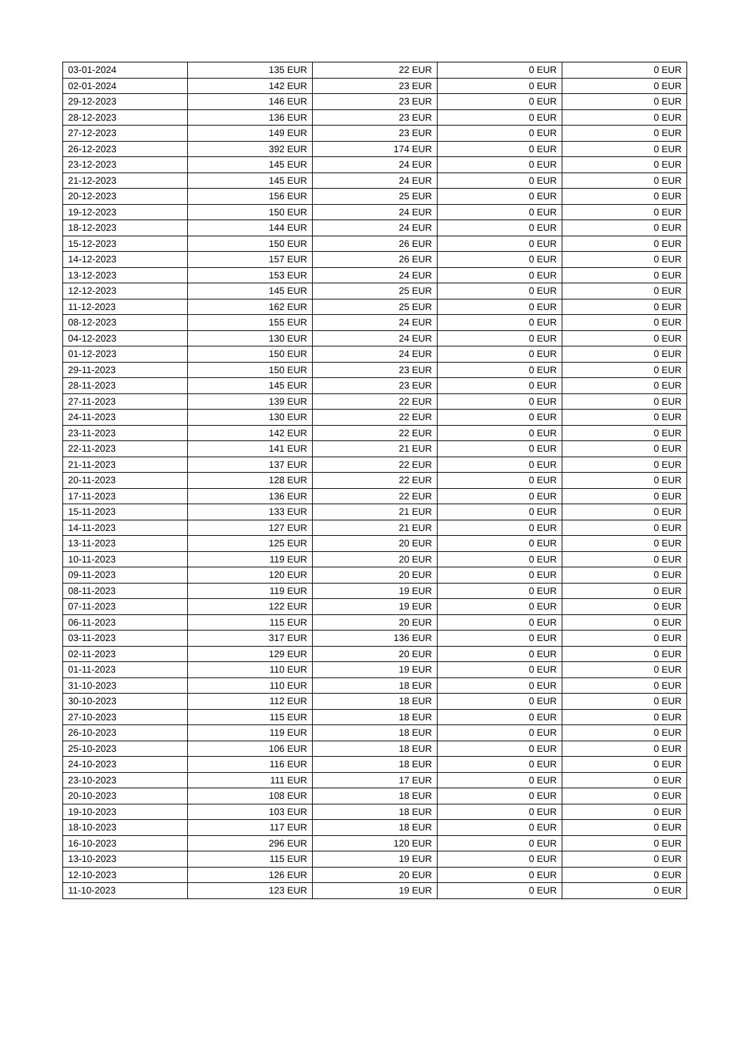| 03-01-2024 | 135 EUR | 22 EUR | 0 EUR | 0 EUR |
| 02-01-2024 | 142 EUR | 23 EUR | 0 EUR | 0 EUR |
| 29-12-2023 | 146 EUR | 23 EUR | 0 EUR | 0 EUR |
| 28-12-2023 | 136 EUR | 23 EUR | 0 EUR | 0 EUR |
| 27-12-2023 | 149 EUR | 23 EUR | 0 EUR | 0 EUR |
| 26-12-2023 | 392 EUR | 174 EUR | 0 EUR | 0 EUR |
| 23-12-2023 | 145 EUR | 24 EUR | 0 EUR | 0 EUR |
| 21-12-2023 | 145 EUR | 24 EUR | 0 EUR | 0 EUR |
| 20-12-2023 | 156 EUR | 25 EUR | 0 EUR | 0 EUR |
| 19-12-2023 | 150 EUR | 24 EUR | 0 EUR | 0 EUR |
| 18-12-2023 | 144 EUR | 24 EUR | 0 EUR | 0 EUR |
| 15-12-2023 | 150 EUR | 26 EUR | 0 EUR | 0 EUR |
| 14-12-2023 | 157 EUR | 26 EUR | 0 EUR | 0 EUR |
| 13-12-2023 | 153 EUR | 24 EUR | 0 EUR | 0 EUR |
| 12-12-2023 | 145 EUR | 25 EUR | 0 EUR | 0 EUR |
| 11-12-2023 | 162 EUR | 25 EUR | 0 EUR | 0 EUR |
| 08-12-2023 | 155 EUR | 24 EUR | 0 EUR | 0 EUR |
| 04-12-2023 | 130 EUR | 24 EUR | 0 EUR | 0 EUR |
| 01-12-2023 | 150 EUR | 24 EUR | 0 EUR | 0 EUR |
| 29-11-2023 | 150 EUR | 23 EUR | 0 EUR | 0 EUR |
| 28-11-2023 | 145 EUR | 23 EUR | 0 EUR | 0 EUR |
| 27-11-2023 | 139 EUR | 22 EUR | 0 EUR | 0 EUR |
| 24-11-2023 | 130 EUR | 22 EUR | 0 EUR | 0 EUR |
| 23-11-2023 | 142 EUR | 22 EUR | 0 EUR | 0 EUR |
| 22-11-2023 | 141 EUR | 21 EUR | 0 EUR | 0 EUR |
| 21-11-2023 | 137 EUR | 22 EUR | 0 EUR | 0 EUR |
| 20-11-2023 | 128 EUR | 22 EUR | 0 EUR | 0 EUR |
| 17-11-2023 | 136 EUR | 22 EUR | 0 EUR | 0 EUR |
| 15-11-2023 | 133 EUR | 21 EUR | 0 EUR | 0 EUR |
| 14-11-2023 | 127 EUR | 21 EUR | 0 EUR | 0 EUR |
| 13-11-2023 | 125 EUR | 20 EUR | 0 EUR | 0 EUR |
| 10-11-2023 | 119 EUR | 20 EUR | 0 EUR | 0 EUR |
| 09-11-2023 | 120 EUR | 20 EUR | 0 EUR | 0 EUR |
| 08-11-2023 | 119 EUR | 19 EUR | 0 EUR | 0 EUR |
| 07-11-2023 | 122 EUR | 19 EUR | 0 EUR | 0 EUR |
| 06-11-2023 | 115 EUR | 20 EUR | 0 EUR | 0 EUR |
| 03-11-2023 | 317 EUR | 136 EUR | 0 EUR | 0 EUR |
| 02-11-2023 | 129 EUR | 20 EUR | 0 EUR | 0 EUR |
| 01-11-2023 | 110 EUR | 19 EUR | 0 EUR | 0 EUR |
| 31-10-2023 | 110 EUR | 18 EUR | 0 EUR | 0 EUR |
| 30-10-2023 | 112 EUR | 18 EUR | 0 EUR | 0 EUR |
| 27-10-2023 | 115 EUR | 18 EUR | 0 EUR | 0 EUR |
| 26-10-2023 | 119 EUR | 18 EUR | 0 EUR | 0 EUR |
| 25-10-2023 | 106 EUR | 18 EUR | 0 EUR | 0 EUR |
| 24-10-2023 | 116 EUR | 18 EUR | 0 EUR | 0 EUR |
| 23-10-2023 | 111 EUR | 17 EUR | 0 EUR | 0 EUR |
| 20-10-2023 | 108 EUR | 18 EUR | 0 EUR | 0 EUR |
| 19-10-2023 | 103 EUR | 18 EUR | 0 EUR | 0 EUR |
| 18-10-2023 | 117 EUR | 18 EUR | 0 EUR | 0 EUR |
| 16-10-2023 | 296 EUR | 120 EUR | 0 EUR | 0 EUR |
| 13-10-2023 | 115 EUR | 19 EUR | 0 EUR | 0 EUR |
| 12-10-2023 | 126 EUR | 20 EUR | 0 EUR | 0 EUR |
| 11-10-2023 | 123 EUR | 19 EUR | 0 EUR | 0 EUR |